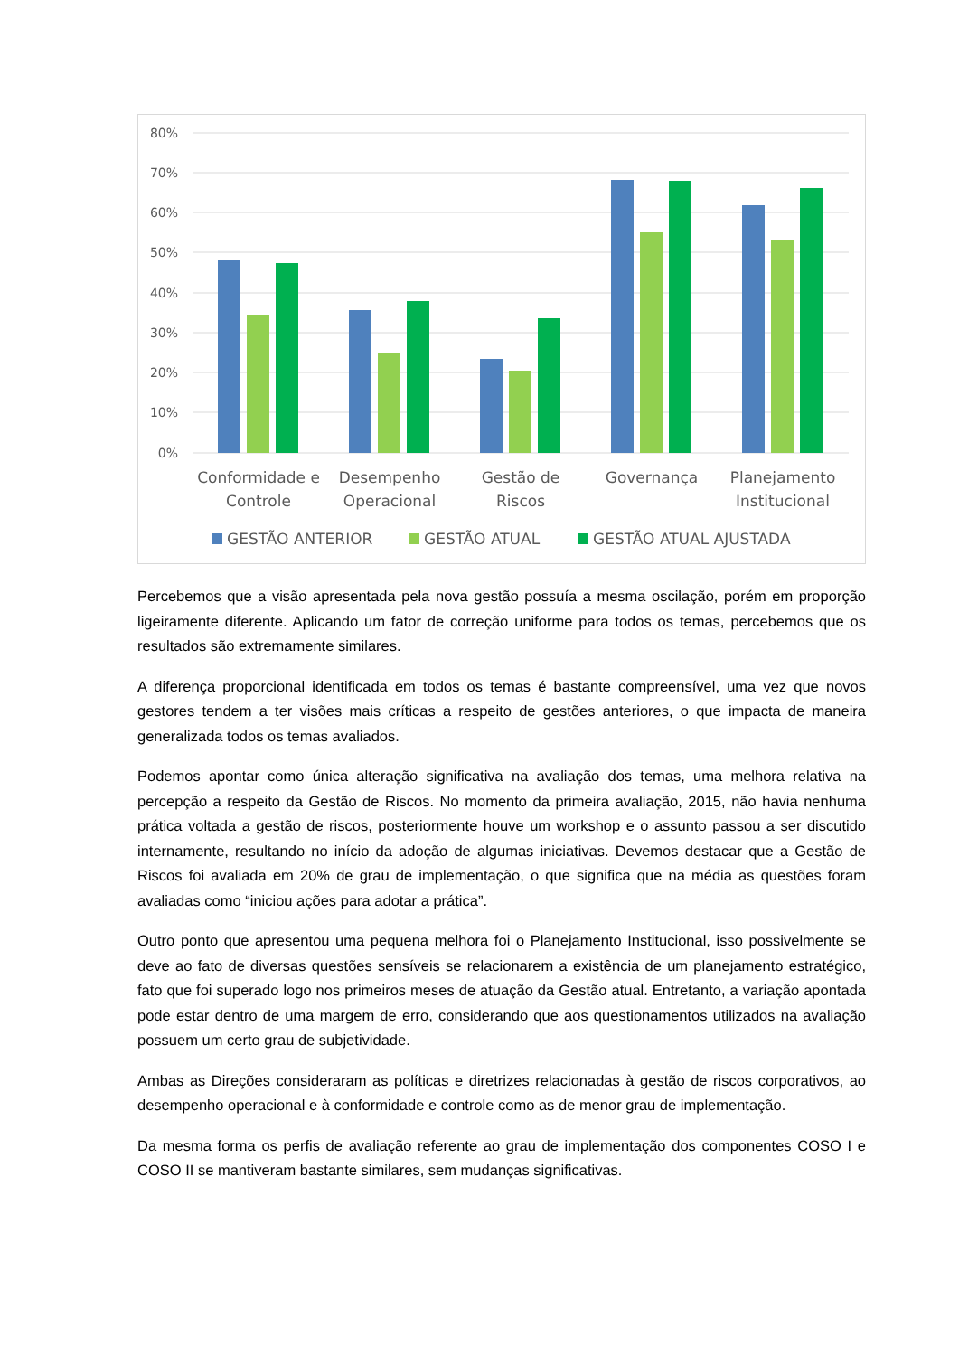80%
70%
60%
50%
40%
30%
20%
10%
0%
Conformidade e
Controle
Desempenho
Operacional
Gestão de
Riscos
Governança
Planejamento
Institucional
GESTÃO ANTERIOR
GESTÃO ATUAL
GESTÃO ATUAL AJUSTADA
Percebemos que a visão apresentada pela nova gestão possuía a mesma oscilação, porém em proporção ligeiramente diferente. Aplicando um fator de correção uniforme para todos os temas, percebemos que os resultados são extremamente similares.
A diferença proporcional identificada em todos os temas é bastante compreensível, uma vez que novos gestores tendem a ter visões mais críticas a respeito de gestões anteriores, o que impacta de maneira generalizada todos os temas avaliados.
Podemos apontar como única alteração significativa na avaliação dos temas, uma melhora relativa na percepção a respeito da Gestão de Riscos. No momento da primeira avaliação, 2015, não havia nenhuma prática voltada a gestão de riscos, posteriormente houve um workshop e o assunto passou a ser discutido internamente, resultando no início da adoção de algumas iniciativas. Devemos destacar que a Gestão de Riscos foi avaliada em 20% de grau de implementação, o que significa que na média as questões foram avaliadas como “iniciou ações para adotar a prática”.
Outro ponto que apresentou uma pequena melhora foi o Planejamento Institucional, isso possivelmente se deve ao fato de diversas questões sensíveis se relacionarem a existência de um planejamento estratégico, fato que foi superado logo nos primeiros meses de atuação da Gestão atual. Entretanto, a variação apontada pode estar dentro de uma margem de erro, considerando que aos questionamentos utilizados na avaliação possuem um certo grau de subjetividade.
Ambas as Direções consideraram as políticas e diretrizes relacionadas à gestão de riscos corporativos, ao desempenho operacional e à conformidade e controle como as de menor grau de implementação.
Da mesma forma os perfis de avaliação referente ao grau de implementação dos componentes COSO I e COSO II se mantiveram bastante similares, sem mudanças significativas.